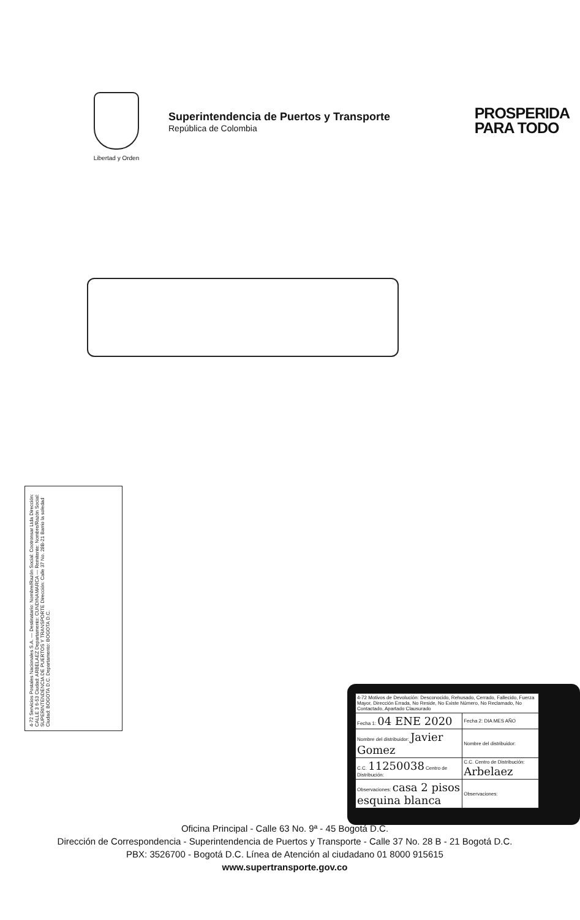Libertad y Orden
Superintendencia de Puertos y Transporte
República de Colombia
PROSPERIDA
PARA TODO
4-72 Servicios Postales Nacionales S.A. — Destinatario: Nombre/Razón Social: Cootronsar Ltda Dirección: CALLE 3 6-53 Ciudad: ARBELAEZ Departamento: CUNDINAMARCA — Remitente: Nombre/Razón Social: SUPERINTENDENCIA DE PUERTOS Y TRANSPORTE Dirección: Calle 37 No. 28B-21 Barrio la soledad Ciudad: BOGOTA D.C. Departamento: BOGOTA D.C.
| 4-72 Motivos de Devolución: Desconocido, Rehusado, Cerrado, Fallecido, Fuerza Mayor, Dirección Errada, No Reside, No Existe Número, No Reclamado, No Contactado, Apartado Clausurado | |
| Fecha 1: 04 ENE 2020 | Fecha 2: DIA MES AÑO |
| Nombre del distribuidor: Javier Gomez | Nombre del distribuidor: |
| C.C. 11250038 Centro de Distribución: | C.C. Centro de Distribución: Arbelaez |
| Observaciones: casa 2 pisos esquina blanca | Observaciones: |
Oficina Principal - Calle 63 No. 9ª - 45 Bogotá D.C.
Dirección de Correspondencia - Superintendencia de Puertos y Transporte - Calle 37 No. 28 B - 21 Bogotá D.C.
PBX: 3526700 - Bogotá D.C. Línea de Atención al ciudadano 01 8000 915615
www.supertransporte.gov.co